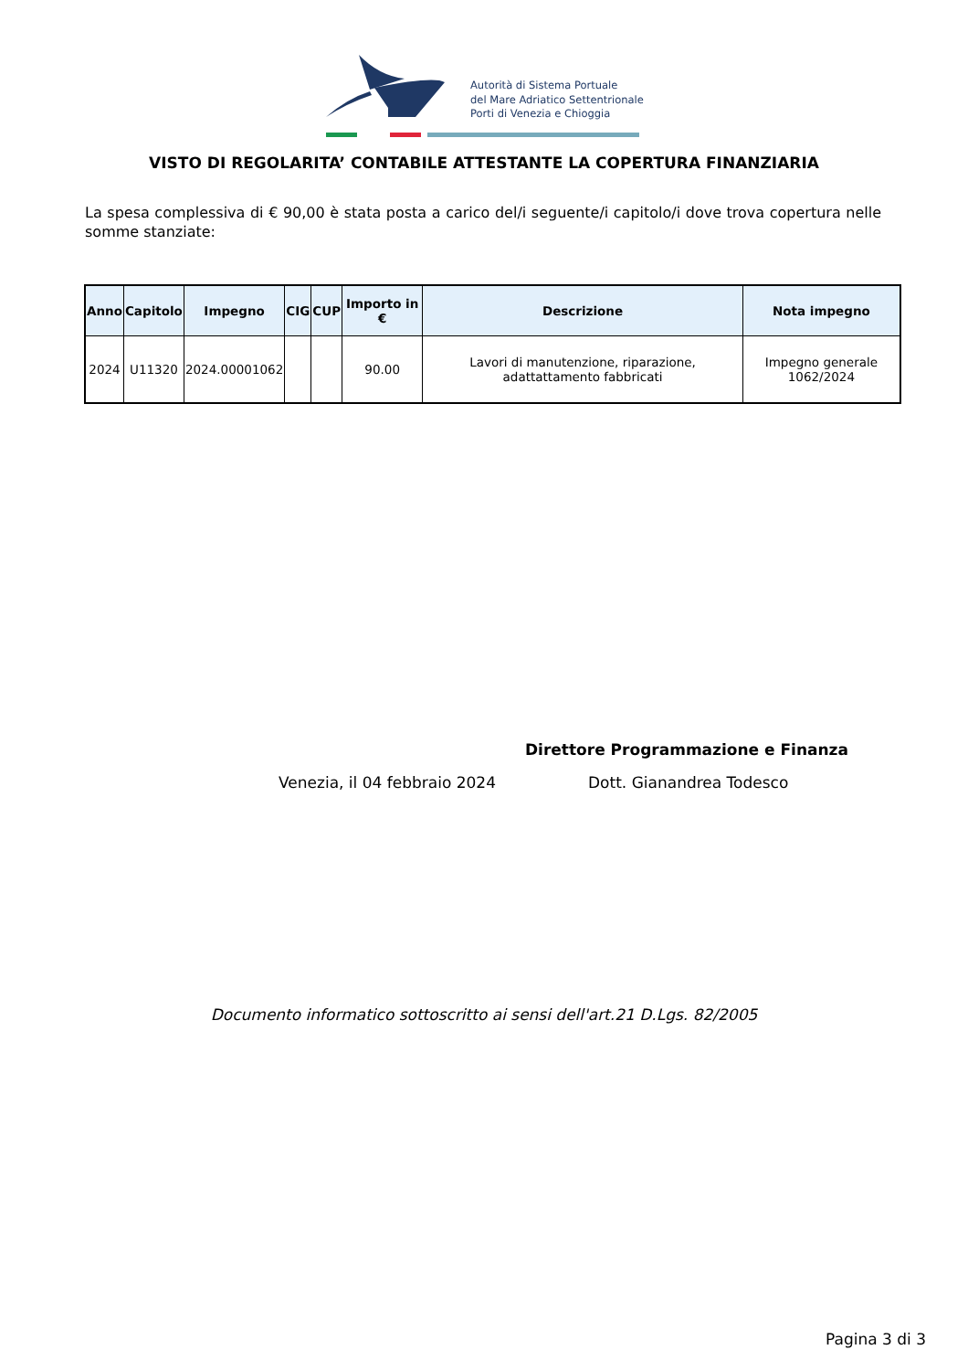Autorità di Sistema Portuale
del Mare Adriatico Settentrionale
Porti di Venezia e Chioggia
VISTO DI REGOLARITA’ CONTABILE ATTESTANTE LA COPERTURA FINANZIARIA
La spesa complessiva di € 90,00 è stata posta a carico del/i seguente/i capitolo/i dove trova copertura nelle somme stanziate:
| Anno | Capitolo | Impegno | CIG | CUP | Importo in € | Descrizione | Nota impegno |
| --- | --- | --- | --- | --- | --- | --- | --- |
| 2024 | U11320 | 2024.00001062 | | | 90.00 | Lavori di manutenzione, riparazione, adattattamento fabbricati | Impegno generale 1062/2024 |
Direttore Programmazione e Finanza
Venezia, il 04 febbraio 2024 Dott. Gianandrea Todesco
Documento informatico sottoscritto ai sensi dell'art.21 D.Lgs. 82/2005
Pagina 3 di 3